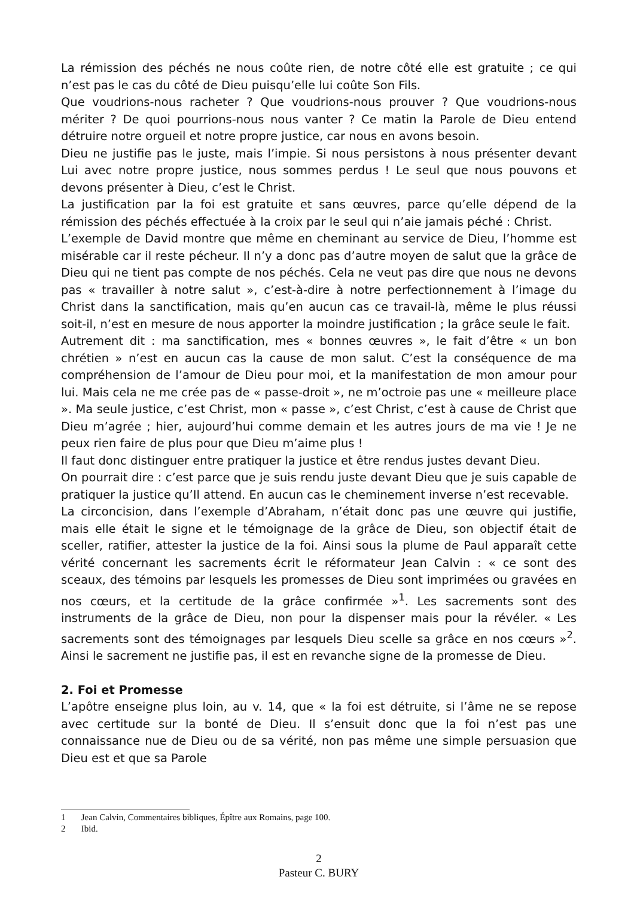La rémission des péchés ne nous coûte rien, de notre côté elle est gratuite ; ce qui n’est pas le cas du côté de Dieu puisqu’elle lui coûte Son Fils.
Que voudrions-nous racheter ? Que voudrions-nous prouver ? Que voudrions-nous mériter ? De quoi pourrions-nous nous vanter ? Ce matin la Parole de Dieu entend détruire notre orgueil et notre propre justice, car nous en avons besoin.
Dieu ne justifie pas le juste, mais l’impie. Si nous persistons à nous présenter devant Lui avec notre propre justice, nous sommes perdus ! Le seul que nous pouvons et devons présenter à Dieu, c’est le Christ.
La justification par la foi est gratuite et sans œuvres, parce qu’elle dépend de la rémission des péchés effectuée à la croix par le seul qui n’aie jamais péché : Christ.
L’exemple de David montre que même en cheminant au service de Dieu, l’homme est misérable car il reste pécheur. Il n’y a donc pas d’autre moyen de salut que la grâce de Dieu qui ne tient pas compte de nos péchés. Cela ne veut pas dire que nous ne devons pas « travailler à notre salut », c’est-à-dire à notre perfectionnement à l’image du Christ dans la sanctification, mais qu’en aucun cas ce travail-là, même le plus réussi soit-il, n’est en mesure de nous apporter la moindre justification ; la grâce seule le fait.
Autrement dit : ma sanctification, mes « bonnes œuvres », le fait d’être « un bon chrétien » n’est en aucun cas la cause de mon salut. C’est la conséquence de ma compréhension de l’amour de Dieu pour moi, et la manifestation de mon amour pour lui. Mais cela ne me crée pas de « passe-droit », ne m’octroie pas une « meilleure place ». Ma seule justice, c’est Christ, mon « passe », c’est Christ, c’est à cause de Christ que Dieu m’agrée ; hier, aujourd’hui comme demain et les autres jours de ma vie ! Je ne peux rien faire de plus pour que Dieu m’aime plus !
Il faut donc distinguer entre pratiquer la justice et être rendus justes devant Dieu.
On pourrait dire : c’est parce que je suis rendu juste devant Dieu que je suis capable de pratiquer la justice qu’Il attend. En aucun cas le cheminement inverse n’est recevable.
La circoncision, dans l’exemple d’Abraham, n’était donc pas une œuvre qui justifie, mais elle était le signe et le témoignage de la grâce de Dieu, son objectif était de sceller, ratifier, attester la justice de la foi. Ainsi sous la plume de Paul apparaît cette vérité concernant les sacrements écrit le réformateur Jean Calvin : « ce sont des sceaux, des témoins par lesquels les promesses de Dieu sont imprimées ou gravées en nos cœurs, et la certitude de la grâce confirmée »<sup>1</sup>. Les sacrements sont des instruments de la grâce de Dieu, non pour la dispenser mais pour la révéler. « Les sacrements sont des témoignages par lesquels Dieu scelle sa grâce en nos cœurs »<sup>2</sup>. Ainsi le sacrement ne justifie pas, il est en revanche signe de la promesse de Dieu.
2. Foi et Promesse
L’apôtre enseigne plus loin, au v. 14, que « la foi est détruite, si l’âme ne se repose avec certitude sur la bonté de Dieu. Il s’ensuit donc que la foi n’est pas une connaissance nue de Dieu ou de sa vérité, non pas même une simple persuasion que Dieu est et que sa Parole
1 Jean Calvin, Commentaires bibliques, Épître aux Romains, page 100.
2 Ibid.
2
Pasteur C. BURY